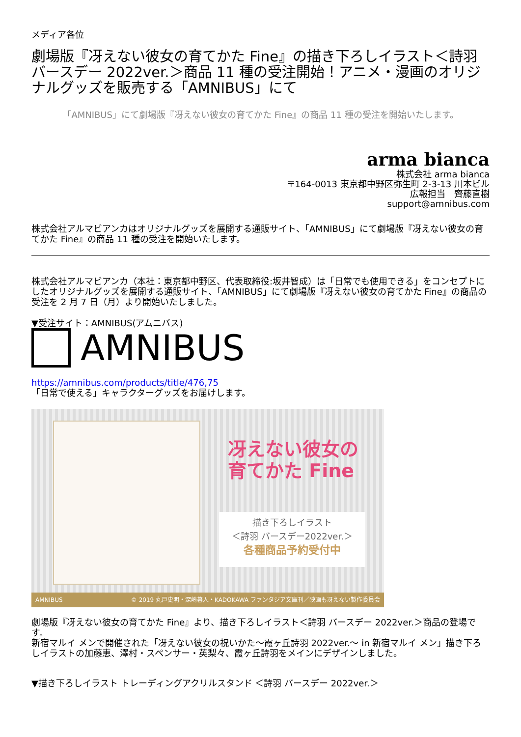メディア各位
劇場版『冴えない彼女の育てかた Fine』の描き下ろしイラスト＜詩羽バースデー 2022ver.＞商品 11 種の受注開始！アニメ・漫画のオリジナルグッズを販売する「AMNIBUS」にて
「AMNIBUS」にて劇場版『冴えない彼女の育てかた Fine』の商品 11 種の受注を開始いたします。
arma bianca
株式会社 arma bianca
〒164-0013 東京都中野区弥生町 2-3-13 川本ビル
広報担当　齊藤直樹
support@amnibus.com
株式会社アルマビアンカはオリジナルグッズを展開する通販サイト、「AMNIBUS」にて劇場版『冴えない彼女の育てかた Fine』の商品 11 種の受注を開始いたします。
株式会社アルマビアンカ（本社：東京都中野区、代表取締役:坂井智成）は「日常でも使用できる」をコンセプトにしたオリジナルグッズを展開する通販サイト、「AMNIBUS」にて劇場版『冴えない彼女の育てかた Fine』の商品の受注を 2 月 7 日（月）より開始いたしました。
▼受注サイト：AMNIBUS(アムニバス)
AMNIBUS
https://amnibus.com/products/title/476,75
「日常で使える」キャラクターグッズをお届けします。
冴えない彼女の
育てかた Fine
描き下ろしイラスト
＜詩羽 バースデー2022ver.＞
各種商品予約受付中
AMNIBUS © 2019 丸戸史明・深崎暮人・KADOKAWA ファンタジア文庫刊／映画も冴えない製作委員会
劇場版『冴えない彼女の育てかた Fine』より、描き下ろしイラスト＜詩羽 バースデー 2022ver.＞商品の登場です。
新宿マルイ メンで開催された「冴えない彼女の祝いかた～霞ヶ丘詩羽 2022ver.～ in 新宿マルイ メン」描き下ろしイラストの加藤恵、澤村・スペンサー・英梨々、霞ヶ丘詩羽をメインにデザインしました。
▼描き下ろしイラスト トレーディングアクリルスタンド ＜詩羽 バースデー 2022ver.＞